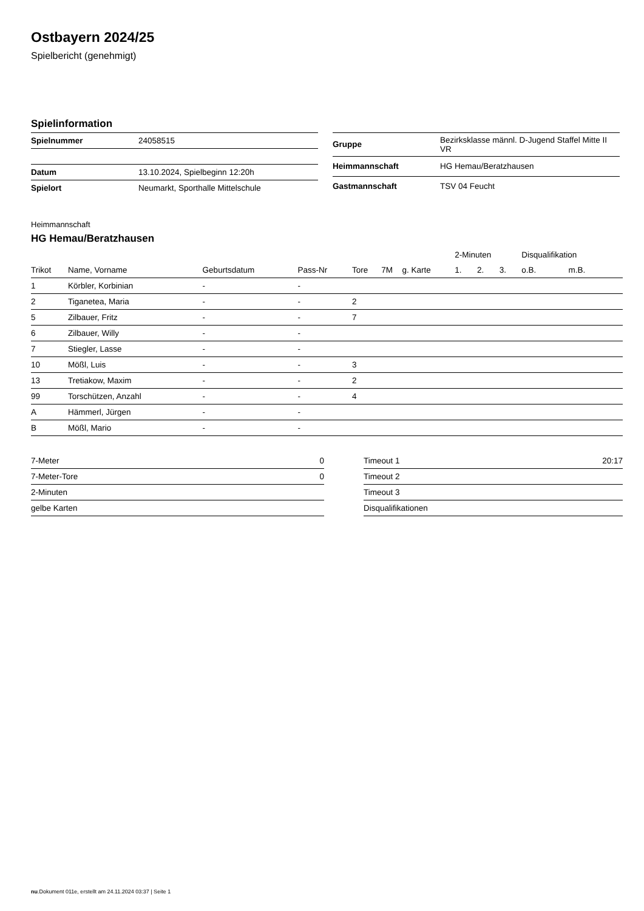Ostbayern 2024/25
Spielbericht (genehmigt)
Spielinformation
| Spielnummer | 24058515 |
| Datum | 13.10.2024, Spielbeginn 12:20h |
| Spielort | Neumarkt, Sporthalle Mittelschule |
| Gruppe | Bezirksklasse männl. D-Jugend Staffel Mitte II VR |
| Heimmannschaft | HG Hemau/Beratzhausen |
| Gastmannschaft | TSV 04 Feucht |
Heimmannschaft
HG Hemau/Beratzhausen
| | | | | | | | 2-Minuten | | | Disqualifikation | |
| --- | --- | --- | --- | --- | --- | --- | --- | --- | --- | --- | --- |
| Trikot | Name, Vorname | Geburtsdatum | Pass-Nr | Tore | 7M | g. Karte | 1. | 2. | 3. | o.B. | m.B. |
| 1 | Körbler, Korbinian | - | - | | | | | | | | |
| 2 | Tiganetea, Maria | - | - | 2 | | | | | | | |
| 5 | Zilbauer, Fritz | - | - | 7 | | | | | | | |
| 6 | Zilbauer, Willy | - | - | | | | | | | | |
| 7 | Stiegler, Lasse | - | - | | | | | | | | |
| 10 | Mößl, Luis | - | - | 3 | | | | | | | |
| 13 | Tretiakow, Maxim | - | - | 2 | | | | | | | |
| 99 | Torschützen, Anzahl | - | - | 4 | | | | | | | |
| A | Hämmerl, Jürgen | - | - | | | | | | | | |
| B | Mößl, Mario | - | - | | | | | | | | |
| 7-Meter | 0 |
| 7-Meter-Tore | 0 |
| 2-Minuten | |
| gelbe Karten | |
| Timeout 1 | 20:17 |
| Timeout 2 | |
| Timeout 3 | |
| Disqualifikationen | |
nu.Dokument 011e, erstellt am 24.11.2024 03:37 | Seite 1